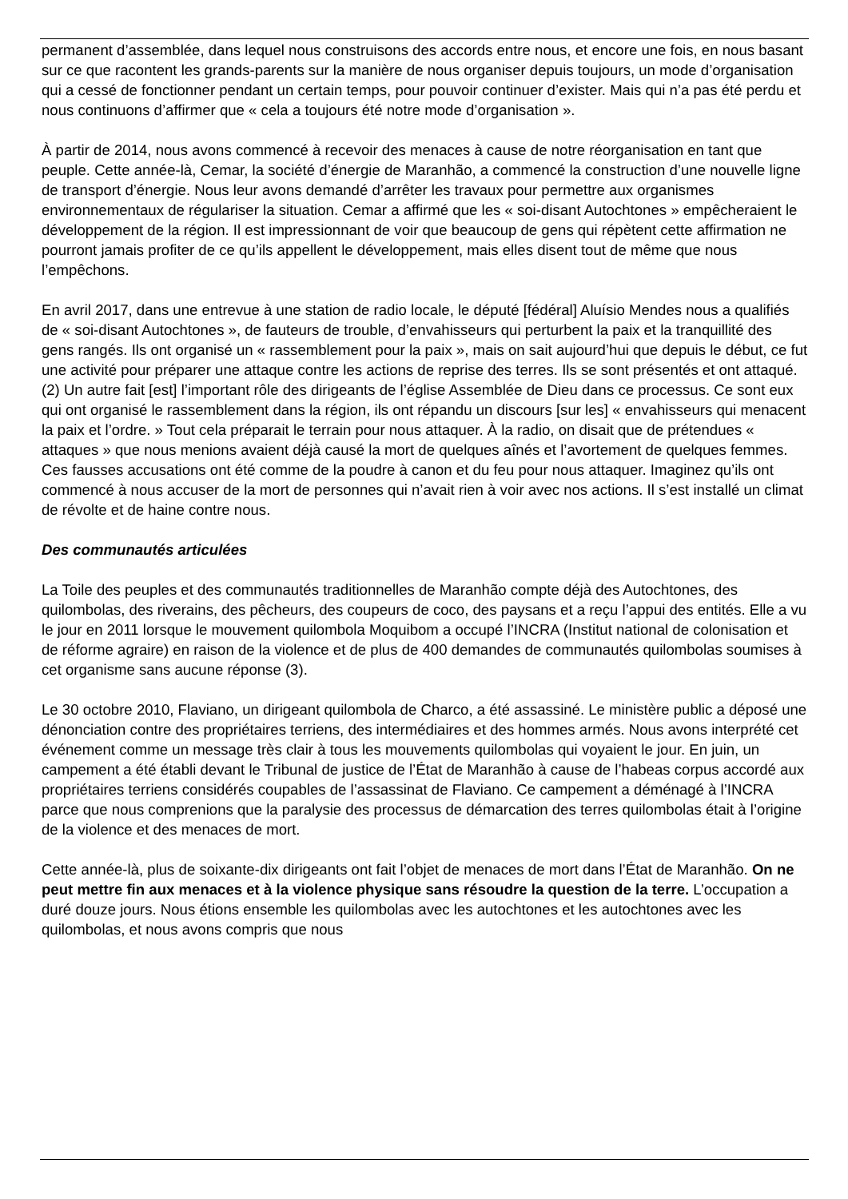permanent d’assemblée, dans lequel nous construisons des accords entre nous, et encore une fois, en nous basant sur ce que racontent les grands-parents sur la manière de nous organiser depuis toujours, un mode d’organisation qui a cessé de fonctionner pendant un certain temps, pour pouvoir continuer d’exister. Mais qui n’a pas été perdu et nous continuons d’affirmer que « cela a toujours été notre mode d’organisation ».
À partir de 2014, nous avons commencé à recevoir des menaces à cause de notre réorganisation en tant que peuple. Cette année-là, Cemar, la société d’énergie de Maranhão, a commencé la construction d’une nouvelle ligne de transport d’énergie. Nous leur avons demandé d’arrêter les travaux pour permettre aux organismes environnementaux de régulariser la situation. Cemar a affirmé que les « soi-disant Autochtones » empêcheraient le développement de la région. Il est impressionnant de voir que beaucoup de gens qui répètent cette affirmation ne pourront jamais profiter de ce qu’ils appellent le développement, mais elles disent tout de même que nous l’empêchons.
En avril 2017, dans une entrevue à une station de radio locale, le député [fédéral] Aluísio Mendes nous a qualifiés de « soi-disant Autochtones », de fauteurs de trouble, d’envahisseurs qui perturbent la paix et la tranquillité des gens rangés. Ils ont organisé un « rassemblement pour la paix », mais on sait aujourd’hui que depuis le début, ce fut une activité pour préparer une attaque contre les actions de reprise des terres. Ils se sont présentés et ont attaqué. (2) Un autre fait [est] l’important rôle des dirigeants de l’église Assemblée de Dieu dans ce processus. Ce sont eux qui ont organisé le rassemblement dans la région, ils ont répandu un discours [sur les] « envahisseurs qui menacent la paix et l’ordre. » Tout cela préparait le terrain pour nous attaquer. À la radio, on disait que de prétendues « attaques » que nous menions avaient déjà causé la mort de quelques aînés et l’avortement de quelques femmes. Ces fausses accusations ont été comme de la poudre à canon et du feu pour nous attaquer. Imaginez qu’ils ont commencé à nous accuser de la mort de personnes qui n’avait rien à voir avec nos actions. Il s’est installé un climat de révolte et de haine contre nous.
Des communautés articulées
La Toile des peuples et des communautés traditionnelles de Maranhão compte déjà des Autochtones, des quilombolas, des riverains, des pêcheurs, des coupeurs de coco, des paysans et a reçu l’appui des entités. Elle a vu le jour en 2011 lorsque le mouvement quilombola Moquibom a occupé l’INCRA (Institut national de colonisation et de réforme agraire) en raison de la violence et de plus de 400 demandes de communautés quilombolas soumises à cet organisme sans aucune réponse (3).
Le 30 octobre 2010, Flaviano, un dirigeant quilombola de Charco, a été assassiné. Le ministère public a déposé une dénonciation contre des propriétaires terriens, des intermédiaires et des hommes armés. Nous avons interprété cet événement comme un message très clair à tous les mouvements quilombolas qui voyaient le jour. En juin, un campement a été établi devant le Tribunal de justice de l’État de Maranhão à cause de l’habeas corpus accordé aux propriétaires terriens considérés coupables de l’assassinat de Flaviano. Ce campement a déménagé à l’INCRA parce que nous comprenions que la paralysie des processus de démarcation des terres quilombolas était à l’origine de la violence et des menaces de mort.
Cette année-là, plus de soixante-dix dirigeants ont fait l’objet de menaces de mort dans l’État de Maranhão. On ne peut mettre fin aux menaces et à la violence physique sans résoudre la question de la terre. L’occupation a duré douze jours. Nous étions ensemble les quilombolas avec les autochtones et les autochtones avec les quilombolas, et nous avons compris que nous